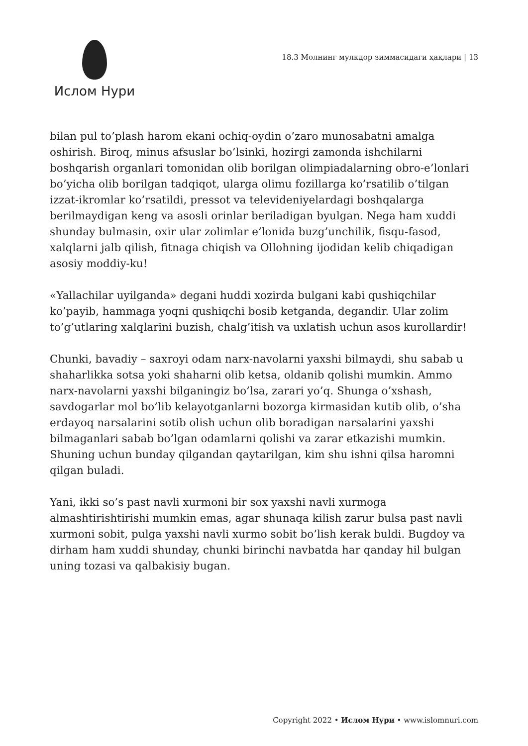Ислом Нури
18.3 Молнинг мулкдор зиммасидаги ҳақлари | 13
bilan pul to’plash harom ekani ochiq-oydin o’zaro munosabatni amalga oshirish. Biroq, minus afsuslar bo’lsinki, hozirgi zamonda ishchilarni boshqarish organlari tomonidan olib borilgan olimpiadalarning obro-e’lonlari bo’yicha olib borilgan tadqiqot, ularga olimu fozillarga ko’rsatilib o’tilgan izzat-ikromlar ko’rsatildi, pressot va televideniyelardagi boshqalarga berilmaydigan keng va asosli orinlar beriladigan byulgan. Nega ham xuddi shunday bulmasin, oxir ular zolimlar e’lonida buzg’unchilik, fisqu-fasod, xalqlarni jalb qilish, fitnaga chiqish va Ollohning ijodidan kelib chiqadigan asosiy moddiy-ku!
«Yallachilar uyilganda» degani huddi xozirda bulgani kabi qushiqchilar ko’payib, hammaga yoqni qushiqchi bosib ketganda, degandir. Ular zolim to’g’utlaring xalqlarini buzish, chalg’itish va uxlatish uchun asos kurollardir!
Chunki, bavadiy – saxroyi odam narx-navolarni yaxshi bilmaydi, shu sabab u shaharlikka sotsa yoki shaharni olib ketsa, oldanib qolishi mumkin. Ammo narx-navolarni yaxshi bilganingiz bo’lsa, zarari yo’q. Shunga o’xshash, savdogarlar mol bo’lib kelayotganlarni bozorga kirmasidan kutib olib, o’sha erdayoq narsalarini sotib olish uchun olib boradigan narsalarini yaxshi bilmaganlari sabab bo’lgan odamlarni qolishi va zarar etkazishi mumkin. Shuning uchun bunday qilgandan qaytarilgan, kim shu ishni qilsa haromni qilgan buladi.
Yani, ikki so’s past navli xurmoni bir sox yaxshi navli xurmoga almashtirishtirishi mumkin emas, agar shunaqa kilish zarur bulsa past navli xurmoni sobit, pulga yaxshi navli xurmo sobit bo’lish kerak buldi. Bugdoy va dirham ham xuddi shunday, chunki birinchi navbatda har qanday hil bulgan uning tozasi va qalbakisiy bugan.
Copyright 2022 • Ислом Нури • www.islomnuri.com